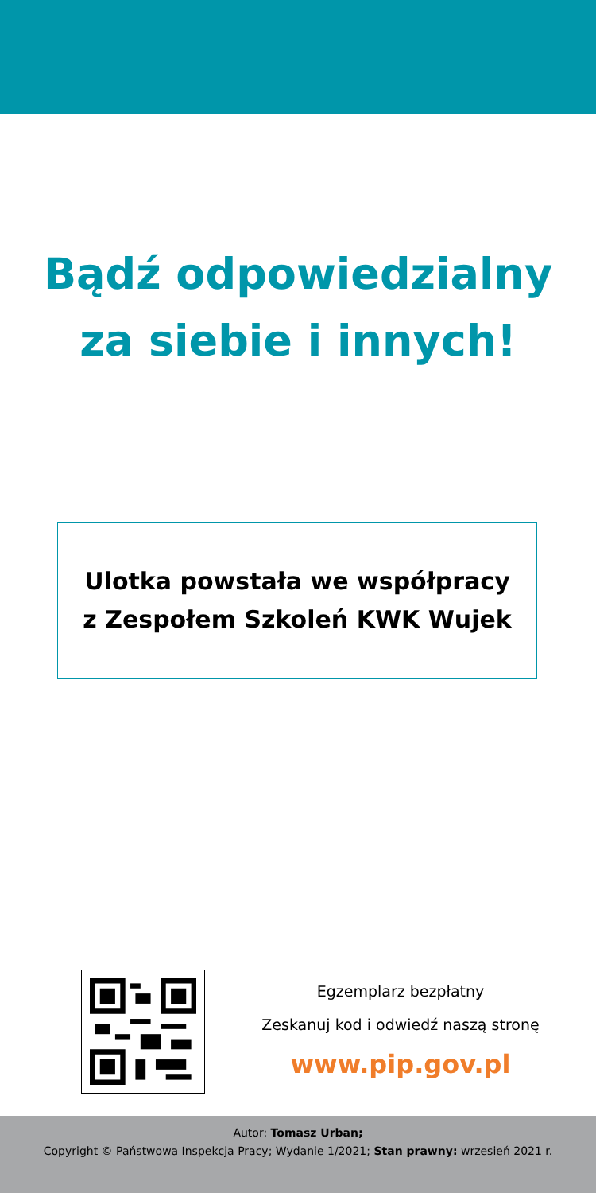Bądź odpowiedzialny
za siebie i innych!
Ulotka powstała we współpracy
z Zespołem Szkoleń KWK Wujek
Egzemplarz bezpłatny
Zeskanuj kod i odwiedź naszą stronę
www.pip.gov.pl
Autor: Tomasz Urban;
Copyright © Państwowa Inspekcja Pracy; Wydanie 1/2021; Stan prawny: wrzesień 2021 r.